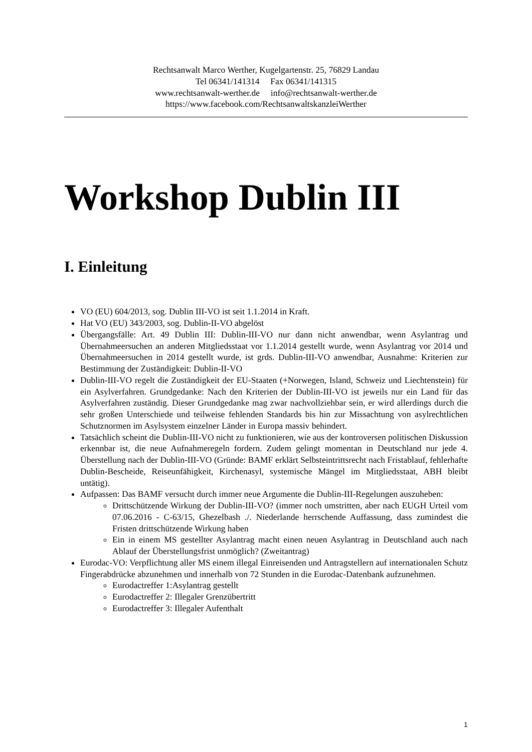Rechtsanwalt Marco Werther, Kugelgartenstr. 25, 76829 Landau
Tel 06341/141314 Fax 06341/141315
www.rechtsanwalt-werther.de info@rechtsanwalt-werther.de
https://www.facebook.com/RechtsanwaltskanzleiWerther
Workshop Dublin III
I. Einleitung
VO (EU) 604/2013, sog. Dublin III-VO ist seit 1.1.2014 in Kraft.
Hat VO (EU) 343/2003, sog. Dublin-II-VO abgelöst
Übergangsfälle: Art. 49 Dublin III: Dublin-III-VO nur dann nicht anwendbar, wenn Asylantrag und Übernahmeersuchen an anderen Mitgliedsstaat vor 1.1.2014 gestellt wurde, wenn Asylantrag vor 2014 und Übernahmeersuchen in 2014 gestellt wurde, ist grds. Dublin-III-VO anwendbar, Ausnahme: Kriterien zur Bestimmung der Zuständigkeit: Dublin-II-VO
Dublin-III-VO regelt die Zuständigkeit der EU-Staaten (+Norwegen, Island, Schweiz und Liechtenstein) für ein Asylverfahren. Grundgedanke: Nach den Kriterien der Dublin-III-VO ist jeweils nur ein Land für das Asylverfahren zuständig. Dieser Grundgedanke mag zwar nachvollziehbar sein, er wird allerdings durch die sehr großen Unterschiede und teilweise fehlenden Standards bis hin zur Missachtung von asylrechtlichen Schutznormen im Asylsystem einzelner Länder in Europa massiv behindert.
Tatsächlich scheint die Dublin-III-VO nicht zu funktionieren, wie aus der kontroversen politischen Diskussion erkennbar ist, die neue Aufnahmeregeln fordern. Zudem gelingt momentan in Deutschland nur jede 4. Überstellung nach der Dublin-III-VO (Gründe: BAMF erklärt Selbsteintrittsrecht nach Fristablauf, fehlerhafte Dublin-Bescheide, Reiseunfähigkeit, Kirchenasyl, systemische Mängel im Mitgliedsstaat, ABH bleibt untätig).
Aufpassen: Das BAMF versucht durch immer neue Argumente die Dublin-III-Regelungen auszuheben:
Drittschützende Wirkung der Dublin-III-VO? (immer noch umstritten, aber nach EUGH Urteil vom 07.06.2016 - C-63/15, Ghezelbash ./. Niederlande herrschende Auffassung, dass zumindest die Fristen drittschützende Wirkung haben
Ein in einem MS gestellter Asylantrag macht einen neuen Asylantrag in Deutschland auch nach Ablauf der Überstellungsfrist unmöglich? (Zweitantrag)
Eurodac-VO: Verpflichtung aller MS einem illegal Einreisenden und Antragstellern auf internationalen Schutz Fingerabdrücke abzunehmen und innerhalb von 72 Stunden in die Eurodac-Datenbank aufzunehmen.
Eurodactreffer 1:Asylantrag gestellt
Eurodactreffer 2: Illegaler Grenzübertritt
Eurodactreffer 3: Illegaler Aufenthalt
1